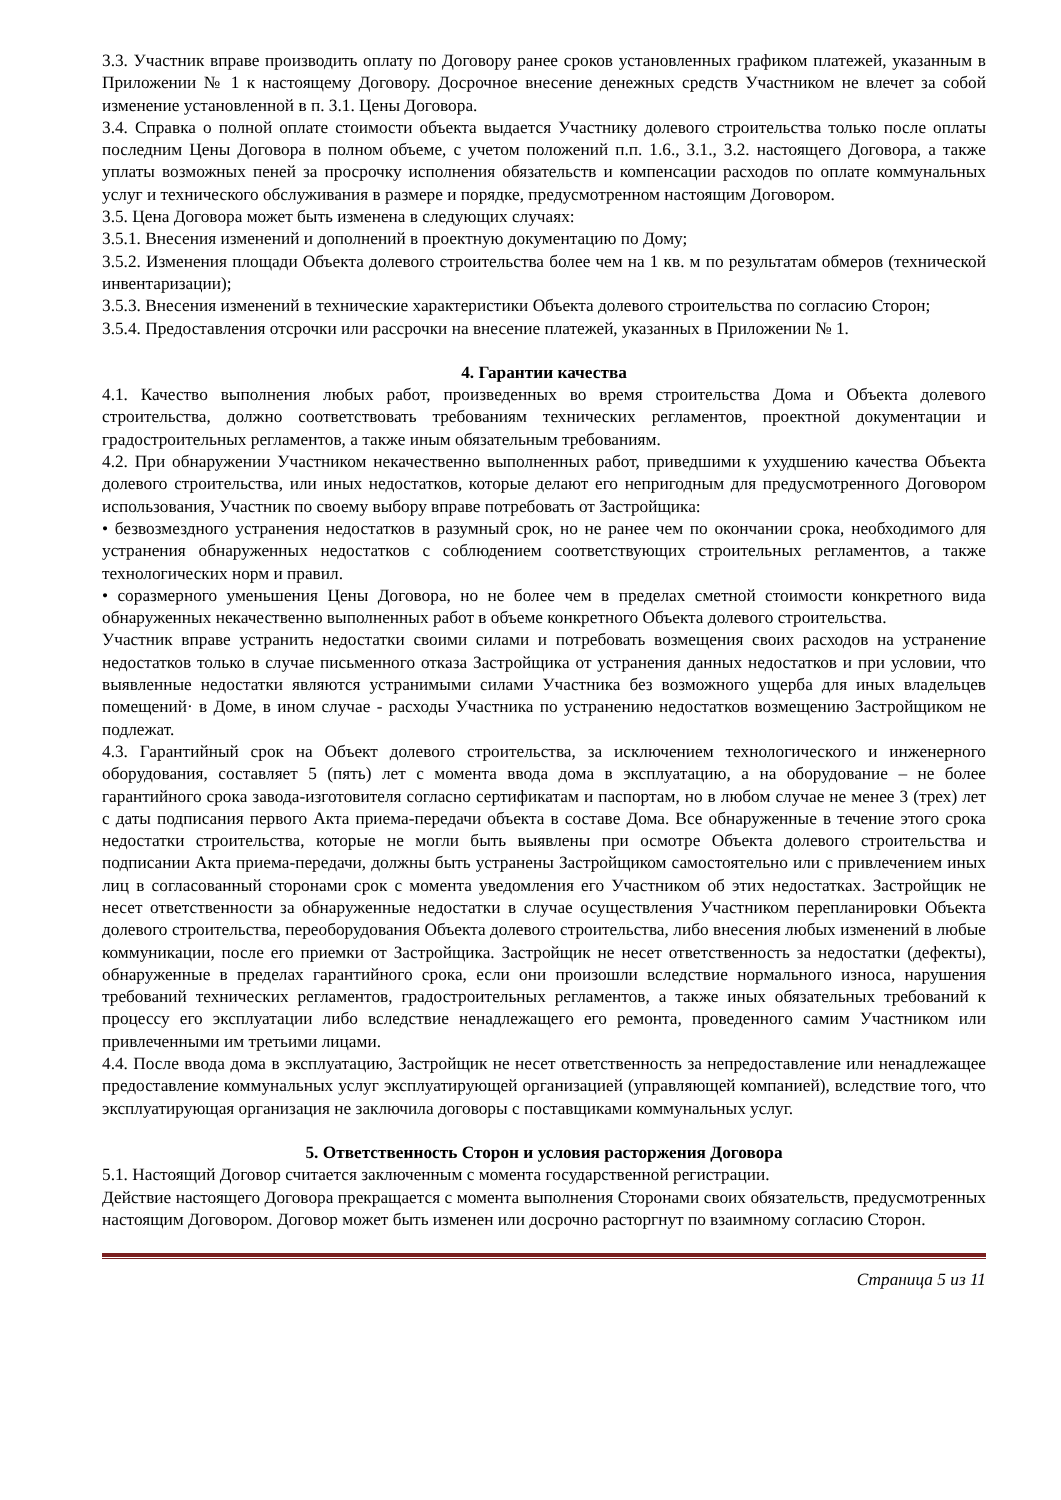3.3. Участник вправе производить оплату по Договору ранее сроков установленных графиком платежей, указанным в Приложении № 1 к настоящему Договору. Досрочное внесение денежных средств Участником не влечет за собой изменение установленной в п. 3.1. Цены Договора.
3.4. Справка о полной оплате стоимости объекта выдается Участнику долевого строительства только после оплаты последним Цены Договора в полном объеме, с учетом положений п.п. 1.6., 3.1., 3.2. настоящего Договора, а также уплаты возможных пеней за просрочку исполнения обязательств и компенсации расходов по оплате коммунальных услуг и технического обслуживания в размере и порядке, предусмотренном настоящим Договором.
3.5. Цена Договора может быть изменена в следующих случаях:
3.5.1. Внесения изменений и дополнений в проектную документацию по Дому;
3.5.2. Изменения площади Объекта долевого строительства более чем на 1 кв. м по результатам обмеров (технической инвентаризации);
3.5.3. Внесения изменений в технические характеристики Объекта долевого строительства по согласию Сторон;
3.5.4. Предоставления отсрочки или рассрочки на внесение платежей, указанных в Приложении № 1.
4. Гарантии качества
4.1. Качество выполнения любых работ, произведенных во время строительства Дома и Объекта долевого строительства, должно соответствовать требованиям технических регламентов, проектной документации и градостроительных регламентов, а также иным обязательным требованиям.
4.2. При обнаружении Участником некачественно выполненных работ, приведшими к ухудшению качества Объекта долевого строительства, или иных недостатков, которые делают его непригодным для предусмотренного Договором использования, Участник по своему выбору вправе потребовать от Застройщика:
• безвозмездного устранения недостатков в разумный срок, но не ранее чем по окончании срока, необходимого для устранения обнаруженных недостатков с соблюдением соответствующих строительных регламентов, а также технологических норм и правил.
• соразмерного уменьшения Цены Договора, но не более чем в пределах сметной стоимости конкретного вида обнаруженных некачественно выполненных работ в объеме конкретного Объекта долевого строительства.
Участник вправе устранить недостатки своими силами и потребовать возмещения своих расходов на устранение недостатков только в случае письменного отказа Застройщика от устранения данных недостатков и при условии, что выявленные недостатки являются устранимыми силами Участника без возможного ущерба для иных владельцев помещений· в Доме, в ином случае - расходы Участника по устранению недостатков возмещению Застройщиком не подлежат.
4.3. Гарантийный срок на Объект долевого строительства, за исключением технологического и инженерного оборудования, составляет 5 (пять) лет с момента ввода дома в эксплуатацию, а на оборудование – не более гарантийного срока завода-изготовителя согласно сертификатам и паспортам, но в любом случае не менее 3 (трех) лет с даты подписания первого Акта приема-передачи объекта в составе Дома. Все обнаруженные в течение этого срока недостатки строительства, которые не могли быть выявлены при осмотре Объекта долевого строительства и подписании Акта приема-передачи, должны быть устранены Застройщиком самостоятельно или с привлечением иных лиц в согласованный сторонами срок с момента уведомления его Участником об этих недостатках. Застройщик не несет ответственности за обнаруженные недостатки в случае осуществления Участником перепланировки Объекта долевого строительства, переоборудования Объекта долевого строительства, либо внесения любых изменений в любые коммуникации, после его приемки от Застройщика. Застройщик не несет ответственность за недостатки (дефекты), обнаруженные в пределах гарантийного срока, если они произошли вследствие нормального износа, нарушения требований технических регламентов, градостроительных регламентов, а также иных обязательных требований к процессу его эксплуатации либо вследствие ненадлежащего его ремонта, проведенного самим Участником или привлеченными им третьими лицами.
4.4. После ввода дома в эксплуатацию, Застройщик не несет ответственность за непредоставление или ненадлежащее предоставление коммунальных услуг эксплуатирующей организацией (управляющей компанией), вследствие того, что эксплуатирующая организация не заключила договоры с поставщиками коммунальных услуг.
5. Ответственность Сторон и условия расторжения Договора
5.1. Настоящий Договор считается заключенным с момента государственной регистрации.
Действие настоящего Договора прекращается с момента выполнения Сторонами своих обязательств, предусмотренных настоящим Договором. Договор может быть изменен или досрочно расторгнут по взаимному согласию Сторон.
Страница 5 из 11